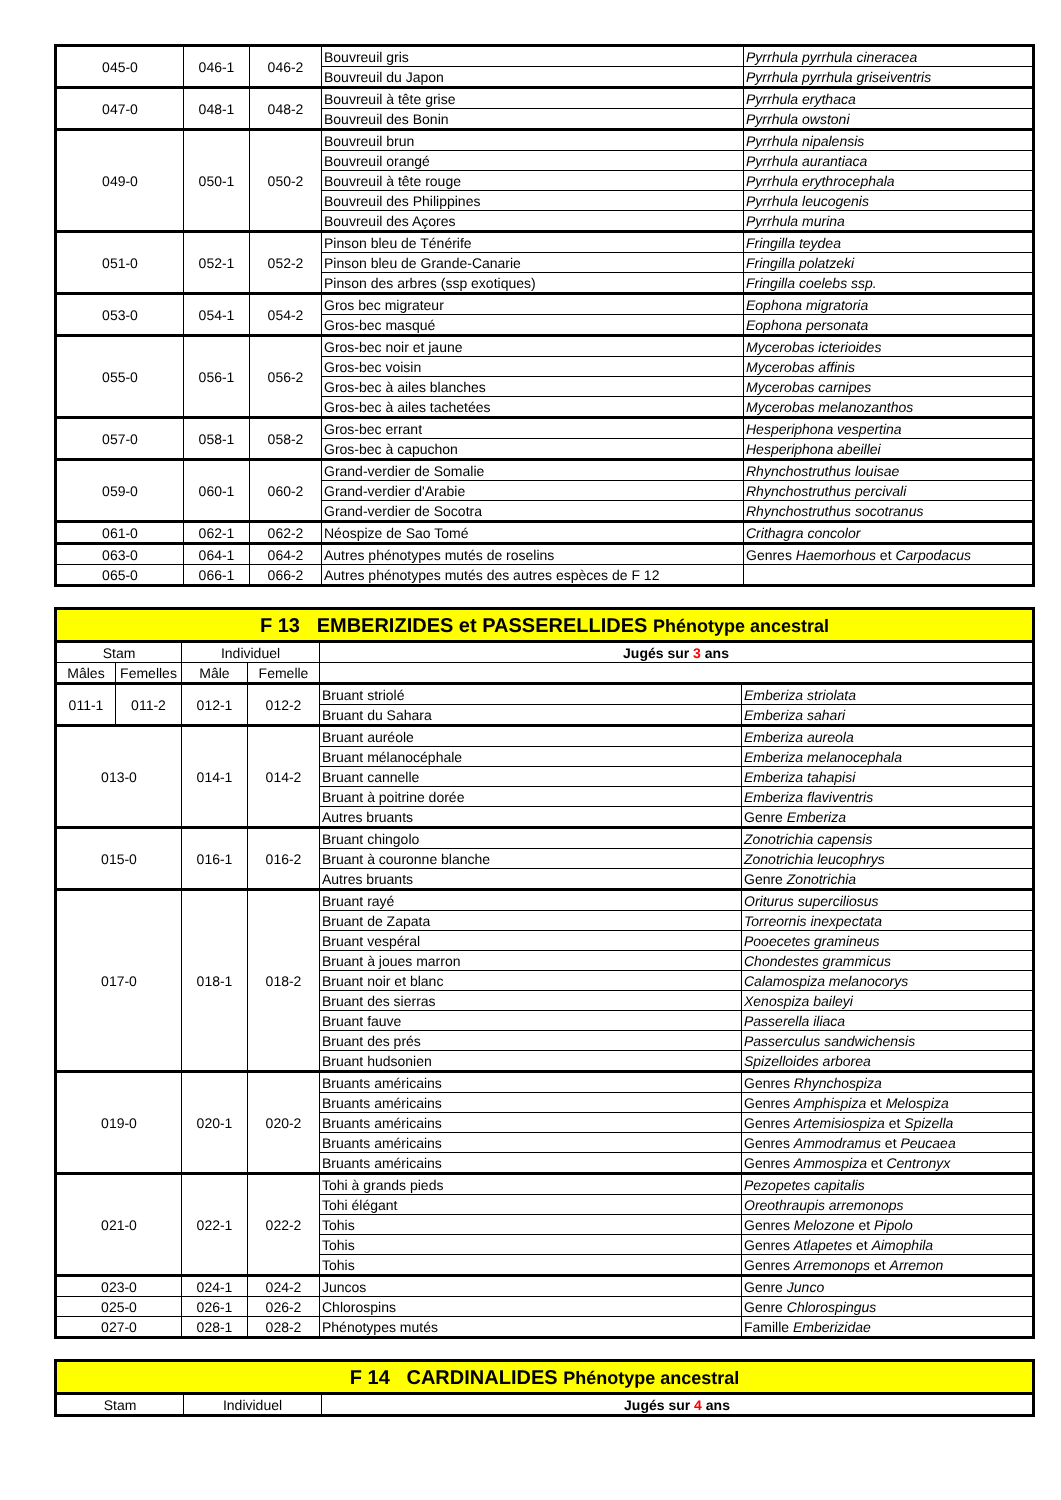| 045-0 | 046-1 | 046-2 | Bouvreuil gris | Pyrrhula pyrrhula cineracea |
| | | | Bouvreuil du Japon | Pyrrhula pyrrhula griseiventris |
| 047-0 | 048-1 | 048-2 | Bouvreuil à tête grise | Pyrrhula erythaca |
| | | | Bouvreuil des Bonin | Pyrrhula owstoni |
| 049-0 | 050-1 | 050-2 | Bouvreuil brun | Pyrrhula nipalensis |
| | | | Bouvreuil orangé | Pyrrhula aurantiaca |
| | | | Bouvreuil à tête rouge | Pyrrhula erythrocephala |
| | | | Bouvreuil des Philippines | Pyrrhula leucogenis |
| | | | Bouvreuil des Açores | Pyrrhula murina |
| 051-0 | 052-1 | 052-2 | Pinson bleu de Ténérife | Fringilla teydea |
| | | | Pinson bleu de Grande-Canarie | Fringilla polatzeki |
| | | | Pinson des arbres (ssp exotiques) | Fringilla coelebs ssp. |
| 053-0 | 054-1 | 054-2 | Gros bec migrateur | Eophona migratoria |
| | | | Gros-bec masqué | Eophona personata |
| 055-0 | 056-1 | 056-2 | Gros-bec noir et jaune | Mycerobas icterioides |
| | | | Gros-bec voisin | Mycerobas affinis |
| | | | Gros-bec à ailes blanches | Mycerobas carnipes |
| | | | Gros-bec à ailes tachetées | Mycerobas melanozanthos |
| 057-0 | 058-1 | 058-2 | Gros-bec errant | Hesperiphona vespertina |
| | | | Gros-bec à capuchon | Hesperiphona abeillei |
| 059-0 | 060-1 | 060-2 | Grand-verdier de Somalie | Rhynchostruthus louisae |
| | | | Grand-verdier d'Arabie | Rhynchostruthus percivali |
| | | | Grand-verdier de Socotra | Rhynchostruthus socotranus |
| 061-0 | 062-1 | 062-2 | Néospize de Sao Tomé | Crithagra concolor |
| 063-0 | 064-1 | 064-2 | Autres phénotypes mutés de roselins | Genres Haemorhous et Carpodacus |
| 065-0 | 066-1 | 066-2 | Autres phénotypes mutés des autres espèces de F 12 | |
| F 13 EMBERIZIDES et PASSERELLIDES Phénotype ancestral | | | | | |
| Stam | | Individuel | | Jugés sur 3 ans | |
| Mâles | Femelles | Mâle | Femelle | | |
| 011-1 | 011-2 | 012-1 | 012-2 | Bruant striolé | Emberiza striolata |
| | | | | Bruant du Sahara | Emberiza sahari |
| 013-0 | | 014-1 | 014-2 | Bruant auréole | Emberiza aureola |
| | | | | Bruant mélanocéphale | Emberiza melanocephala |
| | | | | Bruant cannelle | Emberiza tahapisi |
| | | | | Bruant à poitrine dorée | Emberiza flaviventris |
| | | | | Autres bruants | Genre Emberiza |
| 015-0 | | 016-1 | 016-2 | Bruant chingolo | Zonotrichia capensis |
| | | | | Bruant à couronne blanche | Zonotrichia leucophrys |
| | | | | Autres bruants | Genre Zonotrichia |
| 017-0 | | 018-1 | 018-2 | Bruant rayé | Oriturus superciliosus |
| | | | | Bruant de Zapata | Torreornis inexpectata |
| | | | | Bruant vespéral | Pooecetes gramineus |
| | | | | Bruant à joues marron | Chondestes grammicus |
| | | | | Bruant noir et blanc | Calamospiza melanocorys |
| | | | | Bruant des sierras | Xenospiza baileyi |
| | | | | Bruant fauve | Passerella iliaca |
| | | | | Bruant des prés | Passerculus sandwichensis |
| | | | | Bruant hudsonien | Spizelloides arborea |
| 019-0 | | 020-1 | 020-2 | Bruants américains | Genres Rhynchospiza |
| | | | | Bruants américains | Genres Amphispiza et Melospiza |
| | | | | Bruants américains | Genres Artemisiospiza et Spizella |
| | | | | Bruants américains | Genres Ammodramus et Peucaea |
| | | | | Bruants américains | Genres Ammospiza et Centronyx |
| 021-0 | | 022-1 | 022-2 | Tohi à grands pieds | Pezopetes capitalis |
| | | | | Tohi élégant | Oreothraupis arremonops |
| | | | | Tohis | Genres Melozone et Pipolo |
| | | | | Tohis | Genres Atlapetes et Aimophila |
| | | | | Tohis | Genres Arremonops et Arremon |
| 023-0 | | 024-1 | 024-2 | Juncos | Genre Junco |
| 025-0 | | 026-1 | 026-2 | Chlorospins | Genre Chlorospingus |
| 027-0 | | 028-1 | 028-2 | Phénotypes mutés | Famille Emberizidae |
| F 14 CARDINALIDES Phénotype ancestral | | |
| Stam | Individuel | Jugés sur 4 ans |